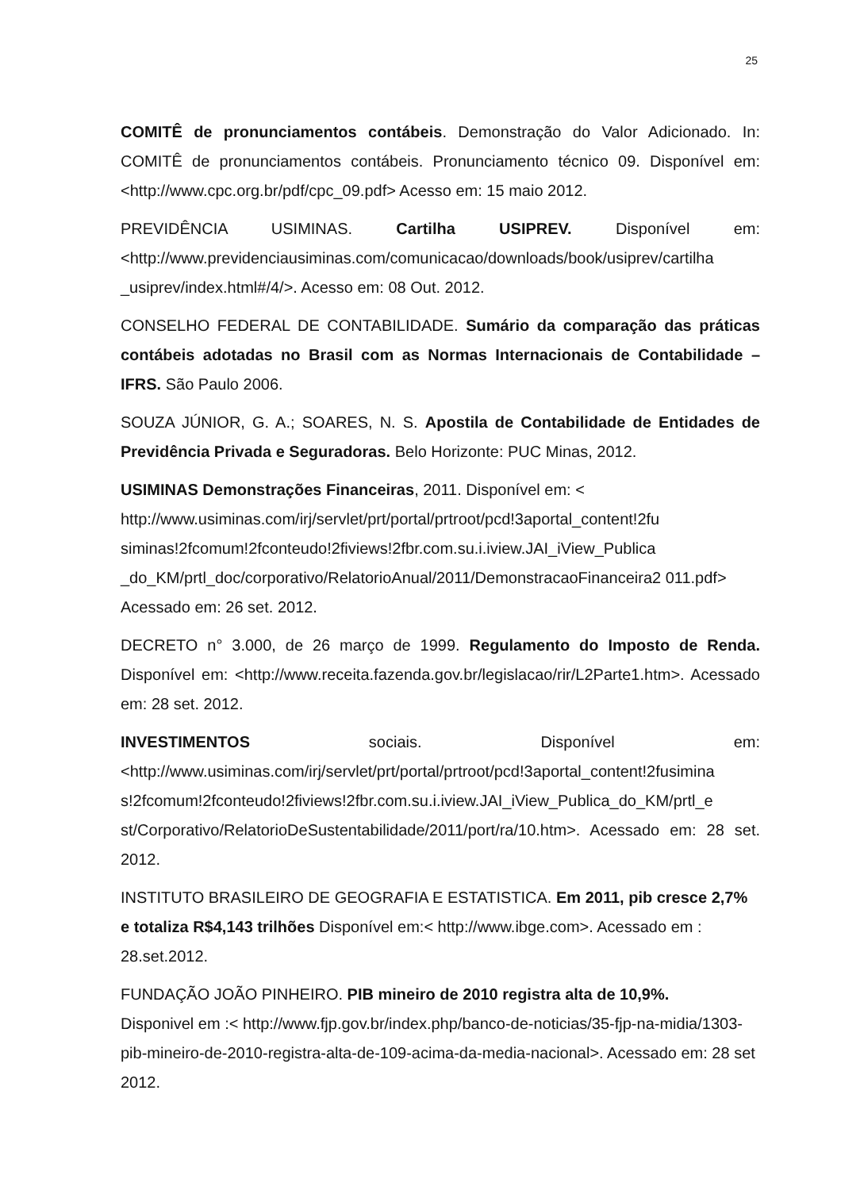25
COMITÊ de pronunciamentos contábeis. Demonstração do Valor Adicionado. In: COMITÊ de pronunciamentos contábeis. Pronunciamento técnico 09. Disponível em: <http://www.cpc.org.br/pdf/cpc_09.pdf> Acesso em: 15 maio 2012.
PREVIDÊNCIA USIMINAS. Cartilha USIPREV. Disponível em: <http://www.previdenciausiminas.com/comunicacao/downloads/book/usiprev/cartilha _usiprev/index.html#/4/>. Acesso em: 08 Out. 2012.
CONSELHO FEDERAL DE CONTABILIDADE. Sumário da comparação das práticas contábeis adotadas no Brasil com as Normas Internacionais de Contabilidade – IFRS. São Paulo 2006.
SOUZA JÚNIOR, G. A.; SOARES, N. S. Apostila de Contabilidade de Entidades de Previdência Privada e Seguradoras. Belo Horizonte: PUC Minas, 2012.
USIMINAS Demonstrações Financeiras, 2011. Disponível em: < http://www.usiminas.com/irj/servlet/prt/portal/prtroot/pcd!3aportal_content!2fu siminas!2fcomum!2fconteudo!2fiviews!2fbr.com.su.i.iview.JAI_iView_Publica _do_KM/prtl_doc/corporativo/RelatorioAnual/2011/DemonstracaoFinanceira2 011.pdf> Acessado em: 26 set. 2012.
DECRETO n° 3.000, de 26 março de 1999. Regulamento do Imposto de Renda. Disponível em: <http://www.receita.fazenda.gov.br/legislacao/rir/L2Parte1.htm>. Acessado em: 28 set. 2012.
INVESTIMENTOS sociais. Disponível em: <http://www.usiminas.com/irj/servlet/prt/portal/prtroot/pcd!3aportal_content!2fusimina s!2fcomum!2fconteudo!2fiviews!2fbr.com.su.i.iview.JAI_iView_Publica_do_KM/prtl_e st/Corporativo/RelatorioDeSustentabilidade/2011/port/ra/10.htm>. Acessado em: 28 set. 2012.
INSTITUTO BRASILEIRO DE GEOGRAFIA E ESTATISTICA. Em 2011, pib cresce 2,7% e totaliza R$4,143 trilhões Disponível em:< http://www.ibge.com>. Acessado em : 28.set.2012.
FUNDAÇÃO JOÃO PINHEIRO. PIB mineiro de 2010 registra alta de 10,9%.
Disponivel em :< http://www.fjp.gov.br/index.php/banco-de-noticias/35-fjp-na-midia/1303-pib-mineiro-de-2010-registra-alta-de-109-acima-da-media-nacional>. Acessado em: 28 set 2012.